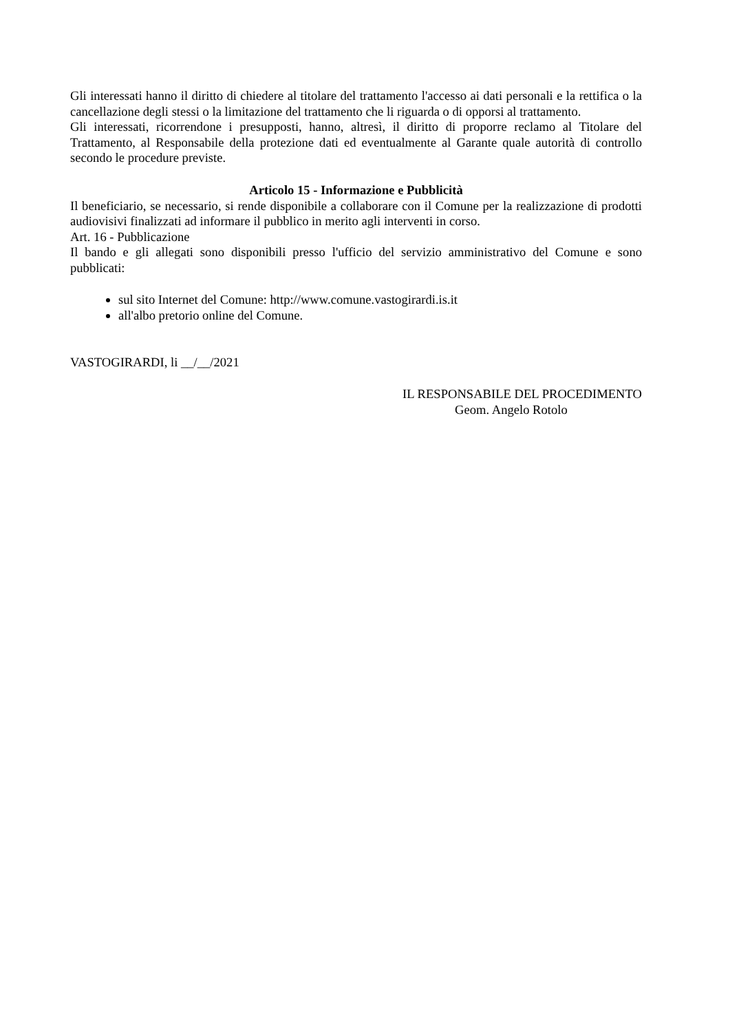Gli interessati hanno il diritto di chiedere al titolare del trattamento l'accesso ai dati personali e la rettifica o la cancellazione degli stessi o la limitazione del trattamento che li riguarda o di opporsi al trattamento.
Gli interessati, ricorrendone i presupposti, hanno, altresì, il diritto di proporre reclamo al Titolare del Trattamento, al Responsabile della protezione dati ed eventualmente al Garante quale autorità di controllo secondo le procedure previste.
Articolo 15 - Informazione e Pubblicità
Il beneficiario, se necessario, si rende disponibile a collaborare con il Comune per la realizzazione di prodotti audiovisivi finalizzati ad informare il pubblico in merito agli interventi in corso.
Art. 16 - Pubblicazione
Il bando e gli allegati sono disponibili presso l'ufficio del servizio amministrativo del Comune e sono pubblicati:
sul sito Internet del Comune: http://www.comune.vastogirardi.is.it
all'albo pretorio online del Comune.
VASTOGIRARDI, li __/__/2021
IL RESPONSABILE DEL PROCEDIMENTO
Geom. Angelo Rotolo